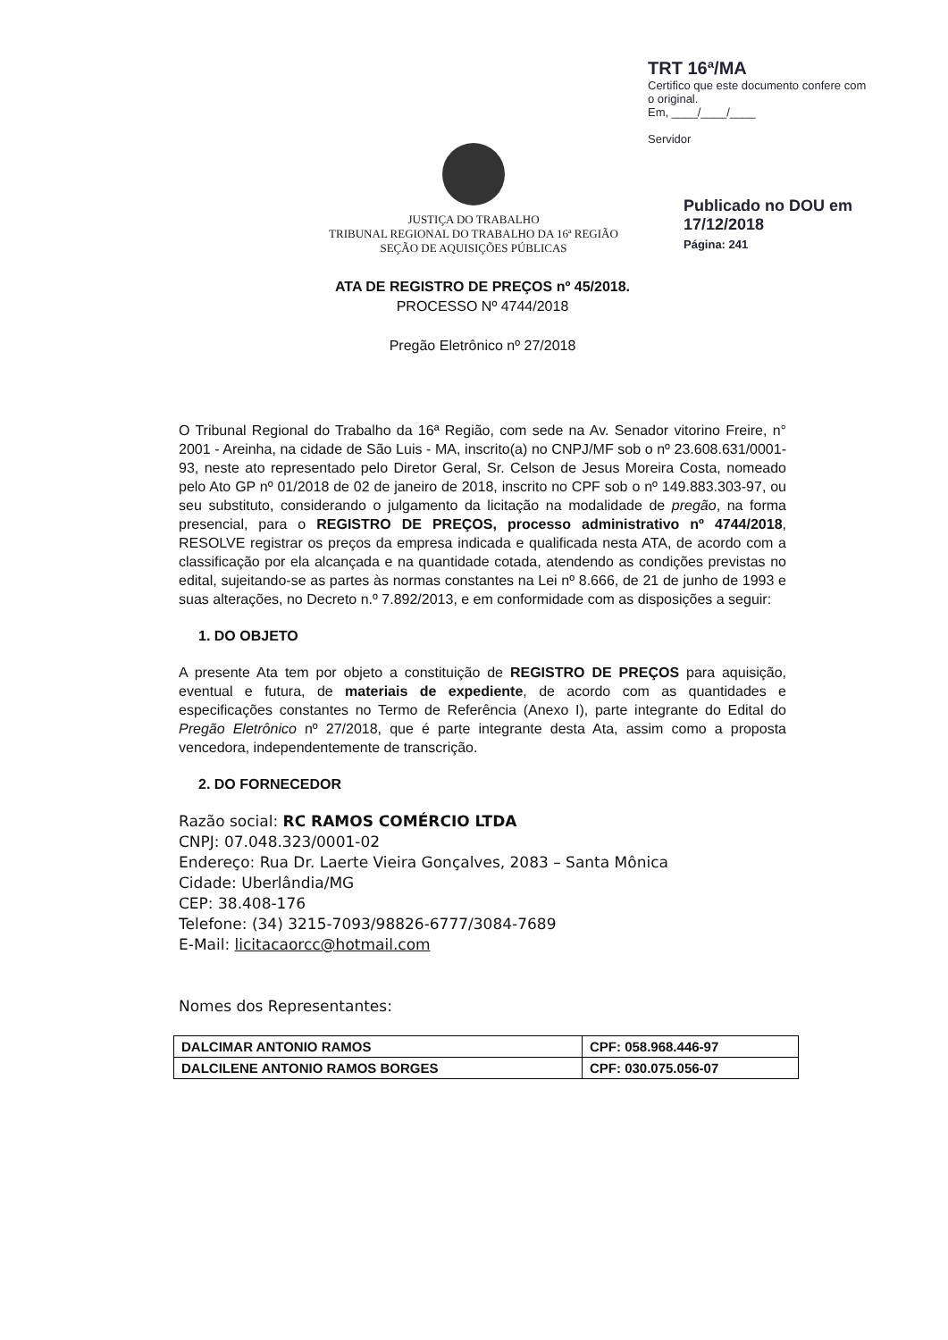TRT 16ª/MA
Certifico que este documento confere com o original.
Em, ____/____/____
Servidor
Publicado no DOU em
17/12/2018
Página: 241
JUSTIÇA DO TRABALHO
TRIBUNAL REGIONAL DO TRABALHO DA 16ª REGIÃO
SEÇÃO DE AQUISIÇÕES PÚBLICAS
ATA DE REGISTRO DE PREÇOS nº 45/2018.
PROCESSO Nº 4744/2018
Pregão Eletrônico nº 27/2018
O Tribunal Regional do Trabalho da 16ª Região, com sede na Av. Senador vitorino Freire, n° 2001 - Areinha, na cidade de São Luis - MA, inscrito(a) no CNPJ/MF sob o nº 23.608.631/0001-93, neste ato representado pelo Diretor Geral, Sr. Celson de Jesus Moreira Costa, nomeado pelo Ato GP nº 01/2018 de 02 de janeiro de 2018, inscrito no CPF sob o nº 149.883.303-97, ou seu substituto, considerando o julgamento da licitação na modalidade de pregão, na forma presencial, para o REGISTRO DE PREÇOS, processo administrativo nº 4744/2018, RESOLVE registrar os preços da empresa indicada e qualificada nesta ATA, de acordo com a classificação por ela alcançada e na quantidade cotada, atendendo as condições previstas no edital, sujeitando-se as partes às normas constantes na Lei nº 8.666, de 21 de junho de 1993 e suas alterações, no Decreto n.º 7.892/2013, e em conformidade com as disposições a seguir:
1. DO OBJETO
A presente Ata tem por objeto a constituição de REGISTRO DE PREÇOS para aquisição, eventual e futura, de materiais de expediente, de acordo com as quantidades e especificações constantes no Termo de Referência (Anexo I), parte integrante do Edital do Pregão Eletrônico nº 27/2018, que é parte integrante desta Ata, assim como a proposta vencedora, independentemente de transcrição.
2. DO FORNECEDOR
Razão social: RC RAMOS COMÉRCIO LTDA
CNPJ: 07.048.323/0001-02
Endereço: Rua Dr. Laerte Vieira Gonçalves, 2083 – Santa Mônica
Cidade: Uberlândia/MG
CEP: 38.408-176
Telefone: (34) 3215-7093/98826-6777/3084-7689
E-Mail: licitacaorcc@hotmail.com
Nomes dos Representantes:
| DALCIMAR ANTONIO RAMOS | CPF: 058.968.446-97 |
| DALCILENE ANTONIO RAMOS BORGES | CPF: 030.075.056-07 |